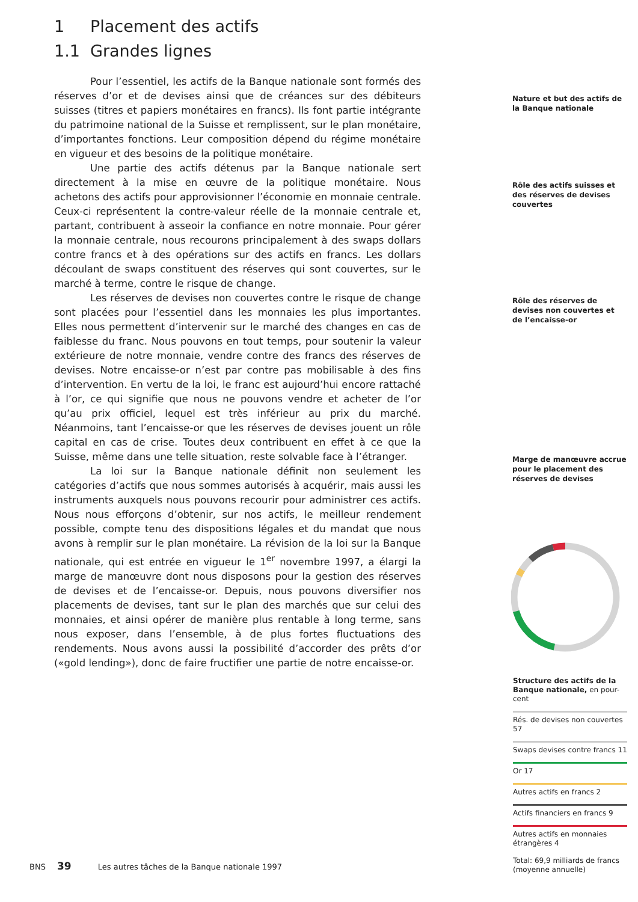1 Placement des actifs
1.1 Grandes lignes
Pour l’essentiel, les actifs de la Banque nationale sont formés des réserves d’or et de devises ainsi que de créances sur des débiteurs suisses (titres et papiers monétaires en francs). Ils font partie intégrante du patrimoine national de la Suisse et remplissent, sur le plan monétaire, d’importantes fonctions. Leur composition dépend du régime monétaire en vigueur et des besoins de la politique monétaire.
Une partie des actifs détenus par la Banque nationale sert directement à la mise en œuvre de la politique monétaire. Nous achetons des actifs pour approvisionner l’économie en monnaie centrale. Ceux-ci représentent la contre-valeur réelle de la monnaie centrale et, partant, contribuent à asseoir la confiance en notre monnaie. Pour gérer la monnaie centrale, nous recourons principalement à des swaps dollars contre francs et à des opérations sur des actifs en francs. Les dollars découlant de swaps constituent des réserves qui sont couvertes, sur le marché à terme, contre le risque de change.
Les réserves de devises non couvertes contre le risque de change sont placées pour l’essentiel dans les monnaies les plus importantes. Elles nous permettent d’intervenir sur le marché des changes en cas de faiblesse du franc. Nous pouvons en tout temps, pour soutenir la valeur extérieure de notre monnaie, vendre contre des francs des réserves de devises. Notre encaisse-or n’est par contre pas mobilisable à des fins d’intervention. En vertu de la loi, le franc est aujourd’hui encore rattaché à l’or, ce qui signifie que nous ne pouvons vendre et acheter de l’or qu’au prix officiel, lequel est très inférieur au prix du marché. Néanmoins, tant l’encaisse-or que les réserves de devises jouent un rôle capital en cas de crise. Toutes deux contribuent en effet à ce que la Suisse, même dans une telle situation, reste solvable face à l’étranger.
La loi sur la Banque nationale définit non seulement les catégories d’actifs que nous sommes autorisés à acquérir, mais aussi les instruments auxquels nous pouvons recourir pour administrer ces actifs. Nous nous efforçons d’obtenir, sur nos actifs, le meilleur rendement possible, compte tenu des dispositions légales et du mandat que nous avons à remplir sur le plan monétaire. La révision de la loi sur la Banque nationale, qui est entrée en vigueur le 1<sup>er</sup> novembre 1997, a élargi la marge de manœuvre dont nous disposons pour la gestion des réserves de devises et de l’encaisse-or. Depuis, nous pouvons diversifier nos placements de devises, tant sur le plan des marchés que sur celui des monnaies, et ainsi opérer de manière plus rentable à long terme, sans nous exposer, dans l’ensemble, à de plus fortes fluctuations des rendements. Nous avons aussi la possibilité d’accorder des prêts d’or («gold lending»), donc de faire fructifier une partie de notre encaisse-or.
Nature et but des actifs de la Banque nationale
Rôle des actifs suisses et des réserves de devises couvertes
Rôle des réserves de devises non couvertes et de l’encaisse-or
Marge de manœuvre accrue pour le placement des réserves de devises
Structure des actifs de la Banque nationale, en pour-cent
Rés. de devises non couvertes 57
Swaps devises contre francs 11
Or 17
Autres actifs en francs 2
Actifs financiers en francs 9
Autres actifs en monnaies étrangères 4
Total: 69,9 milliards de francs (moyenne annuelle)
BNS 39 Les autres tâches de la Banque nationale 1997